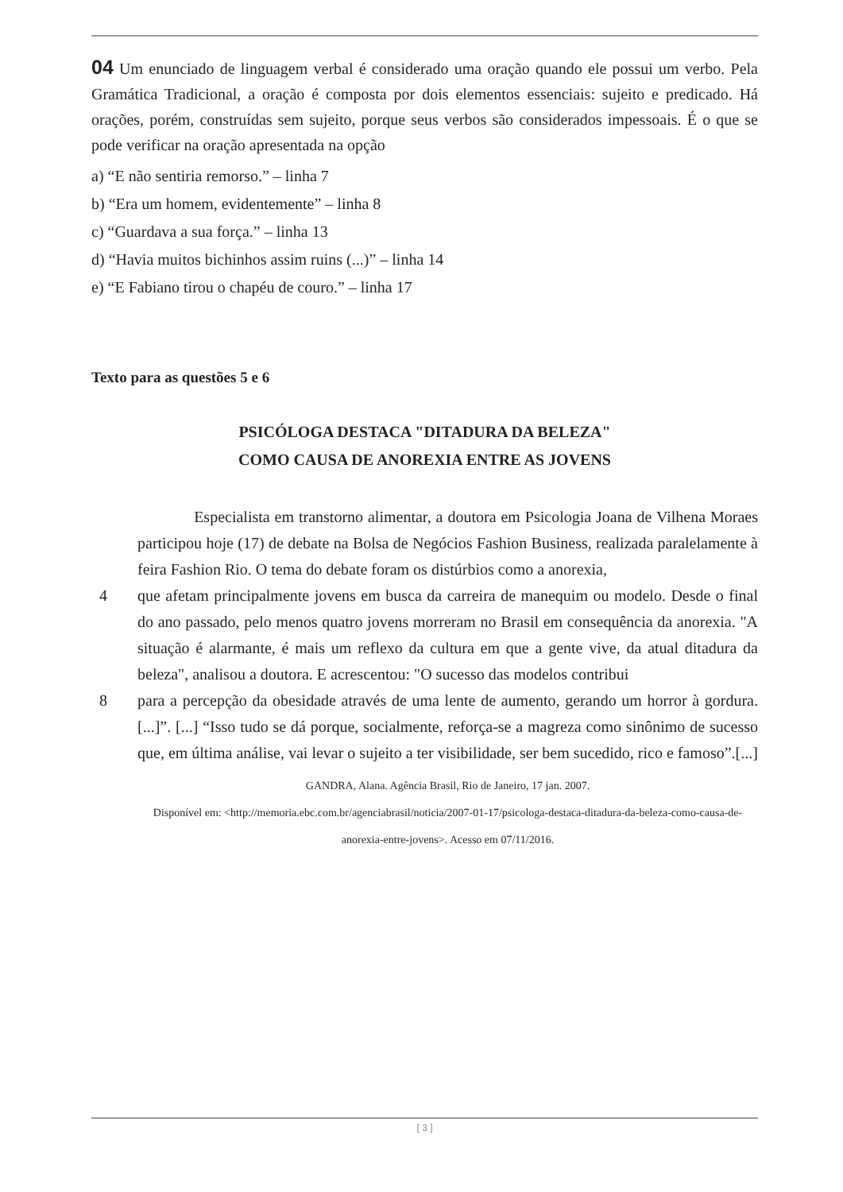04 Um enunciado de linguagem verbal é considerado uma oração quando ele possui um verbo. Pela Gramática Tradicional, a oração é composta por dois elementos essenciais: sujeito e predicado. Há orações, porém, construídas sem sujeito, porque seus verbos são considerados impessoais. É o que se pode verificar na oração apresentada na opção
a) “E não sentiria remorso.” – linha 7
b) “Era um homem, evidentemente” – linha 8
c) “Guardava a sua força.” – linha 13
d) “Havia muitos bichinhos assim ruins (...)” – linha 14
e) “E Fabiano tirou o chapéu de couro.” – linha 17
Texto para as questões 5 e 6
PSICÓLOGA DESTACA "DITADURA DA BELEZA"
COMO CAUSA DE ANOREXIA ENTRE AS JOVENS
Especialista em transtorno alimentar, a doutora em Psicologia Joana de Vilhena Moraes participou hoje (17) de debate na Bolsa de Negócios Fashion Business, realizada paralelamente à feira Fashion Rio. O tema do debate foram os distúrbios como a anorexia,
4 que afetam principalmente jovens em busca da carreira de manequim ou modelo. Desde o final do ano passado, pelo menos quatro jovens morreram no Brasil em consequência da anorexia. "A situação é alarmante, é mais um reflexo da cultura em que a gente vive, da atual ditadura da beleza", analisou a doutora. E acrescentou: "O sucesso das modelos contribui
8 para a percepção da obesidade através de uma lente de aumento, gerando um horror à gordura. [...]”. [...] “Isso tudo se dá porque, socialmente, reforça-se a magreza como sinônimo de sucesso que, em última análise, vai levar o sujeito a ter visibilidade, ser bem sucedido, rico e famoso”.[...]
GANDRA, Alana. Agência Brasil, Rio de Janeiro, 17 jan. 2007.
Disponível em: <http://memoria.ebc.com.br/agenciabrasil/noticia/2007-01-17/psicologa-destaca-ditadura-da-beleza-como-causa-de-anorexia-entre-jovens>. Acesso em 07/11/2016.
[ 3 ]